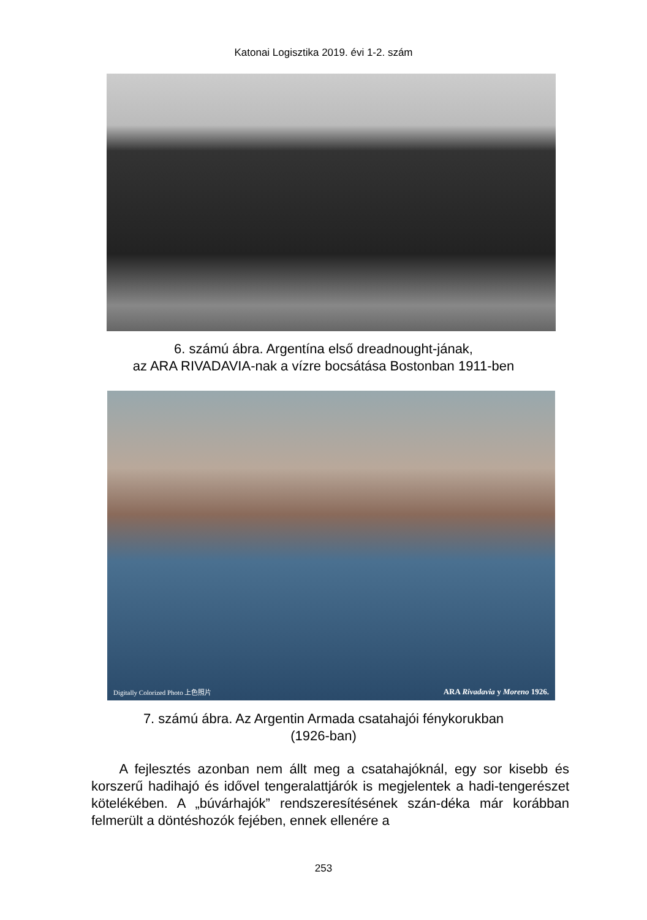Katonai Logisztika 2019. évi 1-2. szám
6. számú ábra. Argentína első dreadnought-jának,
az ARA RIVADAVIA-nak a vízre bocsátása Bostonban 1911-ben
Digitally Colorized Photo 上色照片 ARA Rivadavia y Moreno 1926.
7. számú ábra. Az Argentin Armada csatahajói fénykorukban
(1926-ban)
A fejlesztés azonban nem állt meg a csatahajóknál, egy sor kisebb és korszerű hadihajó és idővel tengeralattjárók is megjelentek a hadi-tengerészet kötelékében. A „búvárhajók” rendszeresítésének szán-déka már korábban felmerült a döntéshozók fejében, ennek ellenére a
253